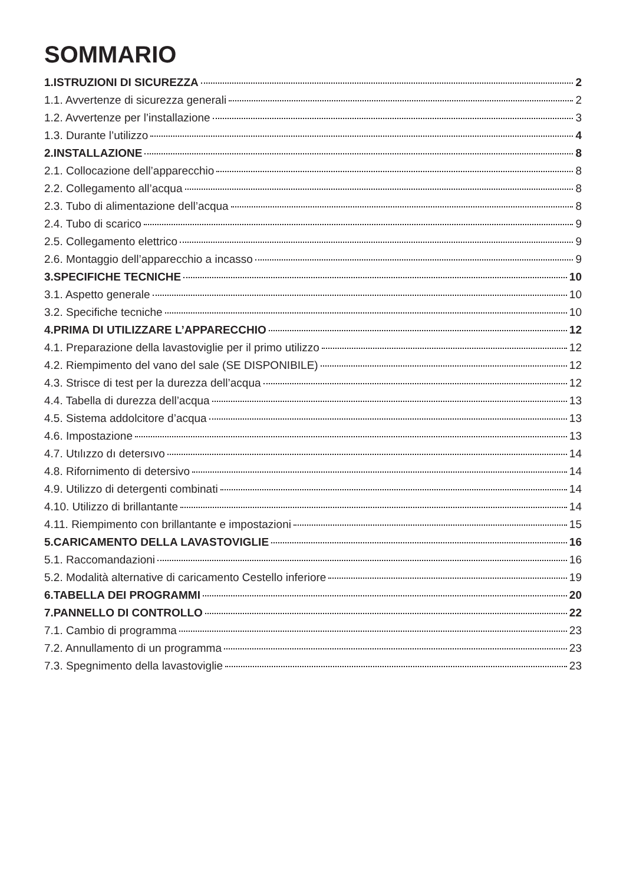SOMMARIO
1.ISTRUZIONI DI SICUREZZA 2
1.1. Avvertenze di sicurezza generali 2
1.2. Avvertenze per l’installazione 3
1.3. Durante l’utilizzo 4
2.INSTALLAZIONE 8
2.1. Collocazione dell’apparecchio 8
2.2. Collegamento all’acqua 8
2.3. Tubo di alimentazione dell’acqua 8
2.4. Tubo di scarico 9
2.5. Collegamento elettrico 9
2.6. Montaggio dell’apparecchio a incasso 9
3.SPECIFICHE TECNICHE 10
3.1. Aspetto generale 10
3.2. Specifiche tecniche 10
4.PRIMA DI UTILIZZARE L’APPARECCHIO 12
4.1. Preparazione della lavastoviglie per il primo utilizzo 12
4.2. Riempimento del vano del sale (SE DISPONIBILE) 12
4.3. Strisce di test per la durezza dell’acqua 12
4.4. Tabella di durezza dell’acqua 13
4.5. Sistema addolcitore d’acqua 13
4.6. Impostazione 13
4.7. Utılızzo dı detersıvo 14
4.8. Rifornimento di detersivo 14
4.9. Utilizzo di detergenti combinati 14
4.10. Utilizzo di brillantante 14
4.11. Riempimento con brillantante e impostazioni 15
5.CARICAMENTO DELLA LAVASTOVIGLIE 16
5.1. Raccomandazioni 16
5.2. Modalità alternative di caricamento Cestello inferiore 19
6.TABELLA DEI PROGRAMMI 20
7.PANNELLO DI CONTROLLO 22
7.1. Cambio di programma 23
7.2. Annullamento di un programma 23
7.3. Spegnimento della lavastoviglie 23